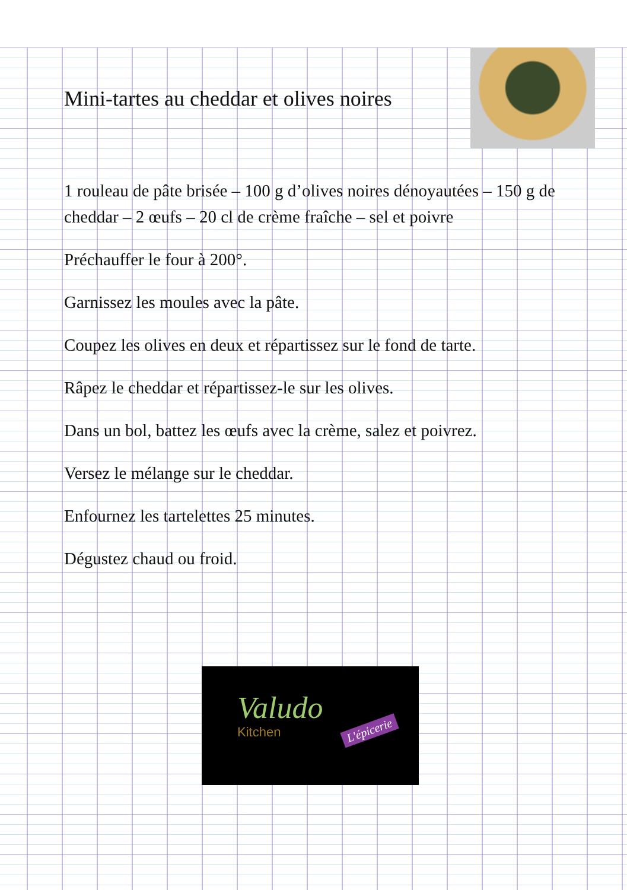Mini-tartes au cheddar et olives noires
1 rouleau de pâte brisée – 100 g d’olives noires dénoyautées – 150 g de cheddar – 2 œufs – 20 cl de crème fraîche – sel et poivre
Préchauffer le four à 200°.
Garnissez les moules avec la pâte.
Coupez les olives en deux et répartissez sur le fond de tarte.
Râpez le cheddar et répartissez-le sur les olives.
Dans un bol, battez les œufs avec la crème, salez et poivrez.
Versez le mélange sur le cheddar.
Enfournez les tartelettes 25 minutes.
Dégustez chaud ou froid.
Valudo
Kitchen L'épicerie